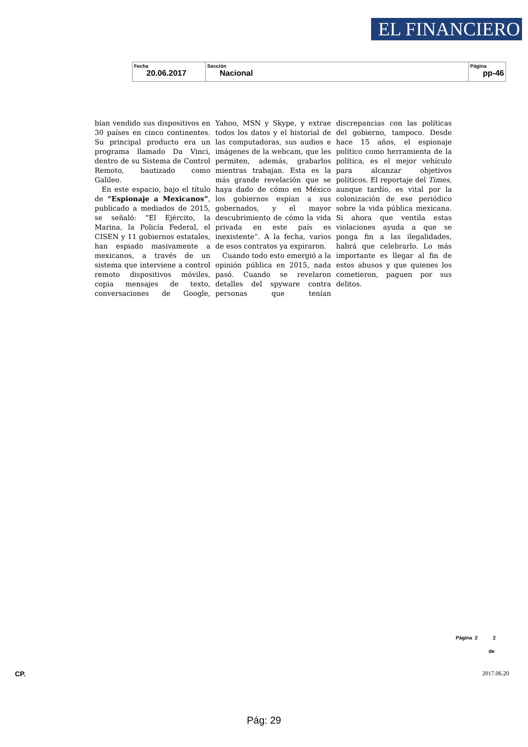EL FINANCIERO
| Fecha 20.06.2017 | Sección Nacional | Página pp-46 |
bían vendido sus dispositivos en 30 países en cinco continentes. Su principal producto era un programa llamado Da Vinci, dentro de su Sistema de Control Remoto, bautizado como Galileo.
En este espacio, bajo el título de “Espionaje a Mexicanos”, publicado a mediados de 2015, se señaló: “El Ejército, la Marina, la Policía Federal, el CISEN y 11 gobiernos estatales, han espiado masivamente a mexicanos, a través de un sistema que interviene a control remoto dispositivos móviles, copia mensajes de texto, conversaciones de Google, Yahoo, MSN y Skype, y extrae todos los datos y el historial de las computadoras, sus audios e imágenes de la webcam, que les permiten, además, grabarlos mientras trabajan. Esta es la más grande revelación que se haya dado de cómo en México los gobiernos espían a sus gobernados, y el mayor descubrimiento de cómo la vida privada en este país es inexistente”. A la fecha, varios de esos contratos ya expiraron.
Cuando todo esto emergió a la opinión pública en 2015, nada pasó. Cuando se revelaron detalles del spyware contra personas que tenían discrepancias con las políticas del gobierno, tampoco. Desde hace 15 años, el espionaje político como herramienta de la política, es el mejor vehículo para alcanzar objetivos políticos. El reportaje del Times, aunque tardío, es vital por la colonización de ese periódico sobre la vida pública mexicana. Si ahora que ventila estas violaciones ayuda a que se ponga fin a las ilegalidades, habrá que celebrarlo. Lo más importante es llegar al fin de estos abusos y que quienes los cometieron, paguen por sus delitos.
Página 2 2
de
CP. 2017.06.20
Pág: 29